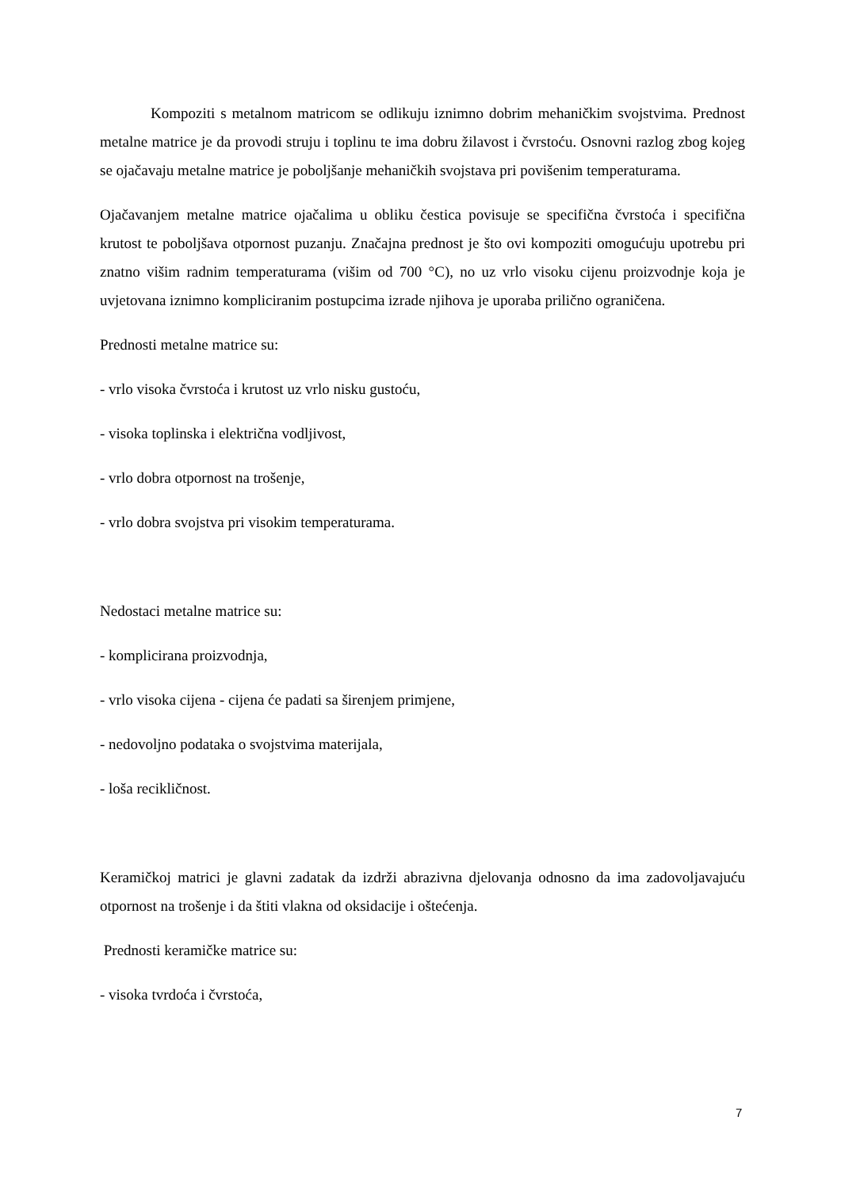Kompoziti s metalnom matricom se odlikuju iznimno dobrim mehaničkim svojstvima. Prednost metalne matrice je da provodi struju i toplinu te ima dobru žilavost i čvrstoću. Osnovni razlog zbog kojeg se ojačavaju metalne matrice je poboljšanje mehaničkih svojstava pri povišenim temperaturama.
Ojačavanjem metalne matrice ojačalima u obliku čestica povisuje se specifična čvrstoća i specifična krutost te poboljšava otpornost puzanju. Značajna prednost je što ovi kompoziti omogućuju upotrebu pri znatno višim radnim temperaturama (višim od 700 °C), no uz vrlo visoku cijenu proizvodnje koja je uvjetovana iznimno kompliciranim postupcima izrade njihova je uporaba prilično ograničena.
Prednosti metalne matrice su:
- vrlo visoka čvrstoća i krutost uz vrlo nisku gustoću,
- visoka toplinska i električna vodljivost,
- vrlo dobra otpornost na trošenje,
- vrlo dobra svojstva pri visokim temperaturama.
Nedostaci metalne matrice su:
- komplicirana proizvodnja,
- vrlo visoka cijena - cijena će padati sa širenjem primjene,
- nedovoljno podataka o svojstvima materijala,
- loša recikličnost.
Keramičkoj matrici je glavni zadatak da izdrži abrazivna djelovanja odnosno da ima zadovoljavajuću otpornost na trošenje i da štiti vlakna od oksidacije i oštećenja.
Prednosti keramičke matrice su:
- visoka tvrdoća i čvrstoća,
7